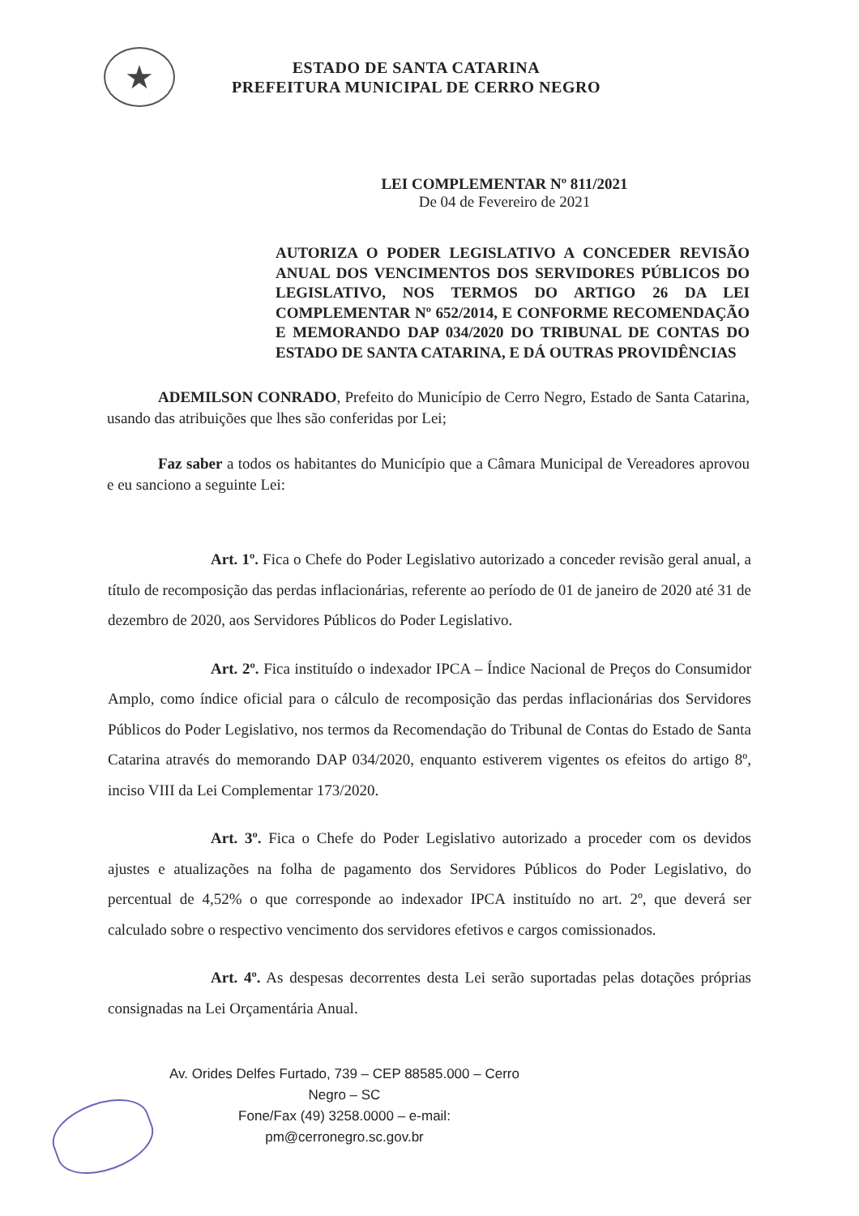★
ESTADO DE SANTA CATARINA
PREFEITURA MUNICIPAL DE CERRO NEGRO
LEI COMPLEMENTAR Nº 811/2021
De 04 de Fevereiro de 2021
AUTORIZA O PODER LEGISLATIVO A CONCEDER REVISÃO ANUAL DOS VENCIMENTOS DOS SERVIDORES PÚBLICOS DO LEGISLATIVO, NOS TERMOS DO ARTIGO 26 DA LEI COMPLEMENTAR Nº 652/2014, E CONFORME RECOMENDAÇÃO E MEMORANDO DAP 034/2020 DO TRIBUNAL DE CONTAS DO ESTADO DE SANTA CATARINA, E DÁ OUTRAS PROVIDÊNCIAS
ADEMILSON CONRADO, Prefeito do Município de Cerro Negro, Estado de Santa Catarina, usando das atribuições que lhes são conferidas por Lei;
Faz saber a todos os habitantes do Município que a Câmara Municipal de Vereadores aprovou e eu sanciono a seguinte Lei:
Art. 1º. Fica o Chefe do Poder Legislativo autorizado a conceder revisão geral anual, a título de recomposição das perdas inflacionárias, referente ao período de 01 de janeiro de 2020 até 31 de dezembro de 2020, aos Servidores Públicos do Poder Legislativo.
Art. 2º. Fica instituído o indexador IPCA – Índice Nacional de Preços do Consumidor Amplo, como índice oficial para o cálculo de recomposição das perdas inflacionárias dos Servidores Públicos do Poder Legislativo, nos termos da Recomendação do Tribunal de Contas do Estado de Santa Catarina através do memorando DAP 034/2020, enquanto estiverem vigentes os efeitos do artigo 8º, inciso VIII da Lei Complementar 173/2020.
Art. 3º. Fica o Chefe do Poder Legislativo autorizado a proceder com os devidos ajustes e atualizações na folha de pagamento dos Servidores Públicos do Poder Legislativo, do percentual de 4,52% o que corresponde ao indexador IPCA instituído no art. 2º, que deverá ser calculado sobre o respectivo vencimento dos servidores efetivos e cargos comissionados.
Art. 4º. As despesas decorrentes desta Lei serão suportadas pelas dotações próprias consignadas na Lei Orçamentária Anual.
Av. Orides Delfes Furtado, 739 – CEP 88585.000 – Cerro Negro – SC
Fone/Fax (49) 3258.0000 – e-mail: pm@cerronegro.sc.gov.br